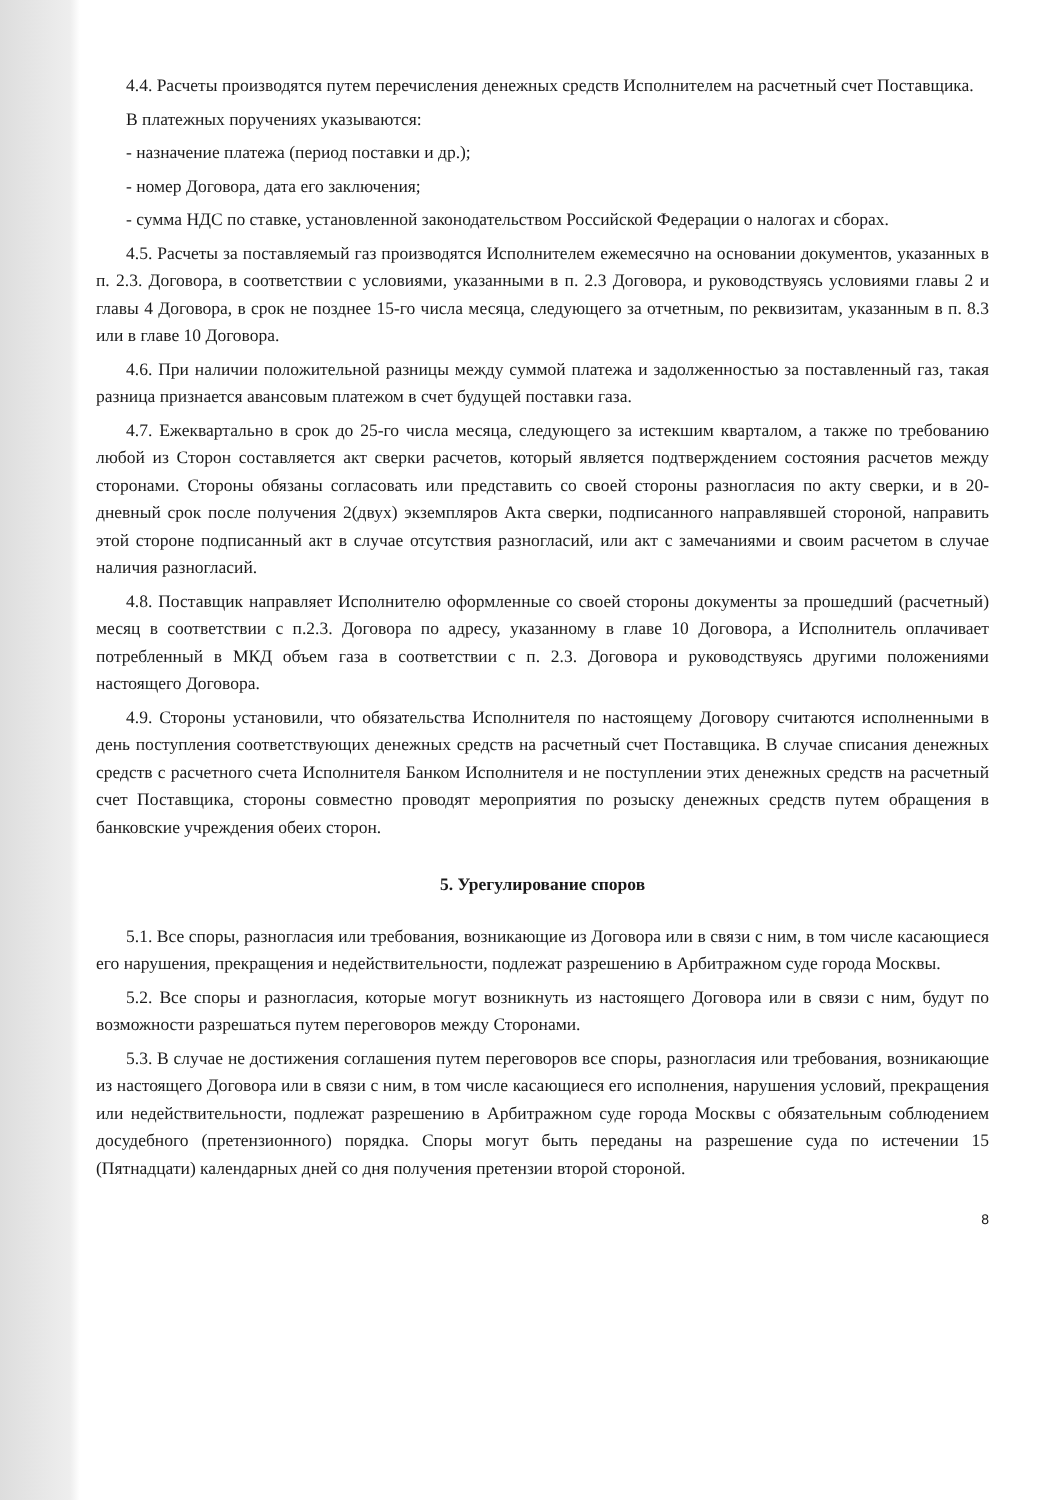4.4. Расчеты производятся путем перечисления денежных средств Исполнителем на расчетный счет Поставщика.
В платежных поручениях указываются:
- назначение платежа (период поставки и др.);
- номер Договора, дата его заключения;
- сумма НДС по ставке, установленной законодательством Российской Федерации о налогах и сборах.
4.5. Расчеты за поставляемый газ производятся Исполнителем ежемесячно на основании документов, указанных в п. 2.3. Договора, в соответствии с условиями, указанными в п. 2.3 Договора, и руководствуясь условиями главы 2 и главы 4 Договора, в срок не позднее 15-го числа месяца, следующего за отчетным, по реквизитам, указанным в п. 8.3 или в главе 10 Договора.
4.6. При наличии положительной разницы между суммой платежа и задолженностью за поставленный газ, такая разница признается авансовым платежом в счет будущей поставки газа.
4.7. Ежеквартально в срок до 25-го числа месяца, следующего за истекшим кварталом, а также по требованию любой из Сторон составляется акт сверки расчетов, который является подтверждением состояния расчетов между сторонами. Стороны обязаны согласовать или представить со своей стороны разногласия по акту сверки, и в 20-дневный срок после получения 2(двух) экземпляров Акта сверки, подписанного направлявшей стороной, направить этой стороне подписанный акт в случае отсутствия разногласий, или акт с замечаниями и своим расчетом в случае наличия разногласий.
4.8. Поставщик направляет Исполнителю оформленные со своей стороны документы за прошедший (расчетный) месяц в соответствии с п.2.3. Договора по адресу, указанному в главе 10 Договора, а Исполнитель оплачивает потребленный в МКД объем газа в соответствии с п. 2.3. Договора и руководствуясь другими положениями настоящего Договора.
4.9. Стороны установили, что обязательства Исполнителя по настоящему Договору считаются исполненными в день поступления соответствующих денежных средств на расчетный счет Поставщика. В случае списания денежных средств с расчетного счета Исполнителя Банком Исполнителя и не поступлении этих денежных средств на расчетный счет Поставщика, стороны совместно проводят мероприятия по розыску денежных средств путем обращения в банковские учреждения обеих сторон.
5. Урегулирование споров
5.1. Все споры, разногласия или требования, возникающие из Договора или в связи с ним, в том числе касающиеся его нарушения, прекращения и недействительности, подлежат разрешению в Арбитражном суде города Москвы.
5.2. Все споры и разногласия, которые могут возникнуть из настоящего Договора или в связи с ним, будут по возможности разрешаться путем переговоров между Сторонами.
5.3. В случае не достижения соглашения путем переговоров все споры, разногласия или требования, возникающие из настоящего Договора или в связи с ним, в том числе касающиеся его исполнения, нарушения условий, прекращения или недействительности, подлежат разрешению в Арбитражном суде города Москвы с обязательным соблюдением досудебного (претензионного) порядка. Споры могут быть переданы на разрешение суда по истечении 15 (Пятнадцати) календарных дней со дня получения претензии второй стороной.
8